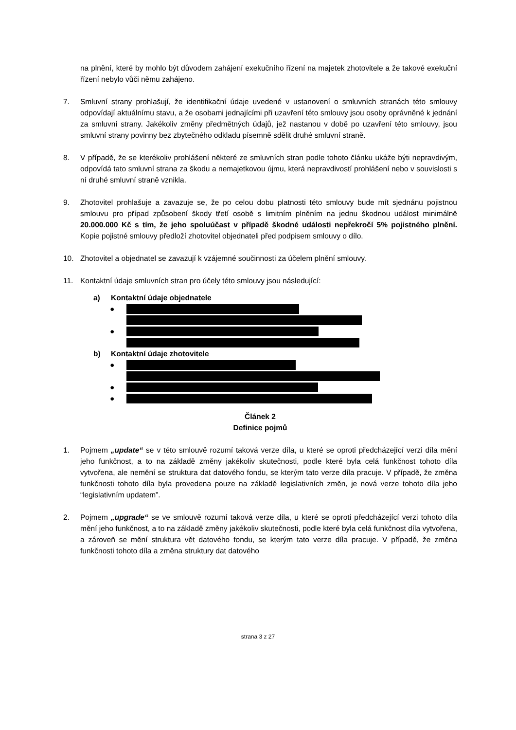na plnění, které by mohlo být důvodem zahájení exekučního řízení na majetek zhotovitele a že takové exekuční řízení nebylo vůči němu zahájeno.
7. Smluvní strany prohlašují, že identifikační údaje uvedené v ustanovení o smluvních stranách této smlouvy odpovídají aktuálnímu stavu, a že osobami jednajícími při uzavření této smlouvy jsou osoby oprávněné k jednání za smluvní strany. Jakékoliv změny předmětných údajů, jež nastanou v době po uzavření této smlouvy, jsou smluvní strany povinny bez zbytečného odkladu písemně sdělit druhé smluvní straně.
8. V případě, že se kterékoliv prohlášení některé ze smluvních stran podle tohoto článku ukáže býti nepravdivým, odpovídá tato smluvní strana za škodu a nemajetkovou újmu, která nepravdivostí prohlášení nebo v souvislosti s ní druhé smluvní straně vznikla.
9. Zhotovitel prohlašuje a zavazuje se, že po celou dobu platnosti této smlouvy bude mít sjednánu pojistnou smlouvu pro případ způsobení škody třetí osobě s limitním plněním na jednu škodnou událost minimálně 20.000.000 Kč s tím, že jeho spoluúčast v případě škodné události nepřekročí 5% pojistného plnění. Kopie pojistné smlouvy předloží zhotovitel objednateli před podpisem smlouvy o dílo.
10. Zhotovitel a objednatel se zavazují k vzájemné součinnosti za účelem plnění smlouvy.
11. Kontaktní údaje smluvních stran pro účely této smlouvy jsou následující:
a) Kontaktní údaje objednatele
●
●
b) Kontaktní údaje zhotovitele
●
●
●
Článek 2
Definice pojmů
1. Pojmem „update“ se v této smlouvě rozumí taková verze díla, u které se oproti předcházející verzi díla mění jeho funkčnost, a to na základě změny jakékoliv skutečnosti, podle které byla celá funkčnost tohoto díla vytvořena, ale nemění se struktura dat datového fondu, se kterým tato verze díla pracuje. V případě, že změna funkčnosti tohoto díla byla provedena pouze na základě legislativních změn, je nová verze tohoto díla jeho “legislativním updatem”.
2. Pojmem „upgrade“ se ve smlouvě rozumí taková verze díla, u které se oproti předcházející verzi tohoto díla mění jeho funkčnost, a to na základě změny jakékoliv skutečnosti, podle které byla celá funkčnost díla vytvořena, a zároveň se mění struktura vět datového fondu, se kterým tato verze díla pracuje. V případě, že změna funkčnosti tohoto díla a změna struktury dat datového
strana 3 z 27